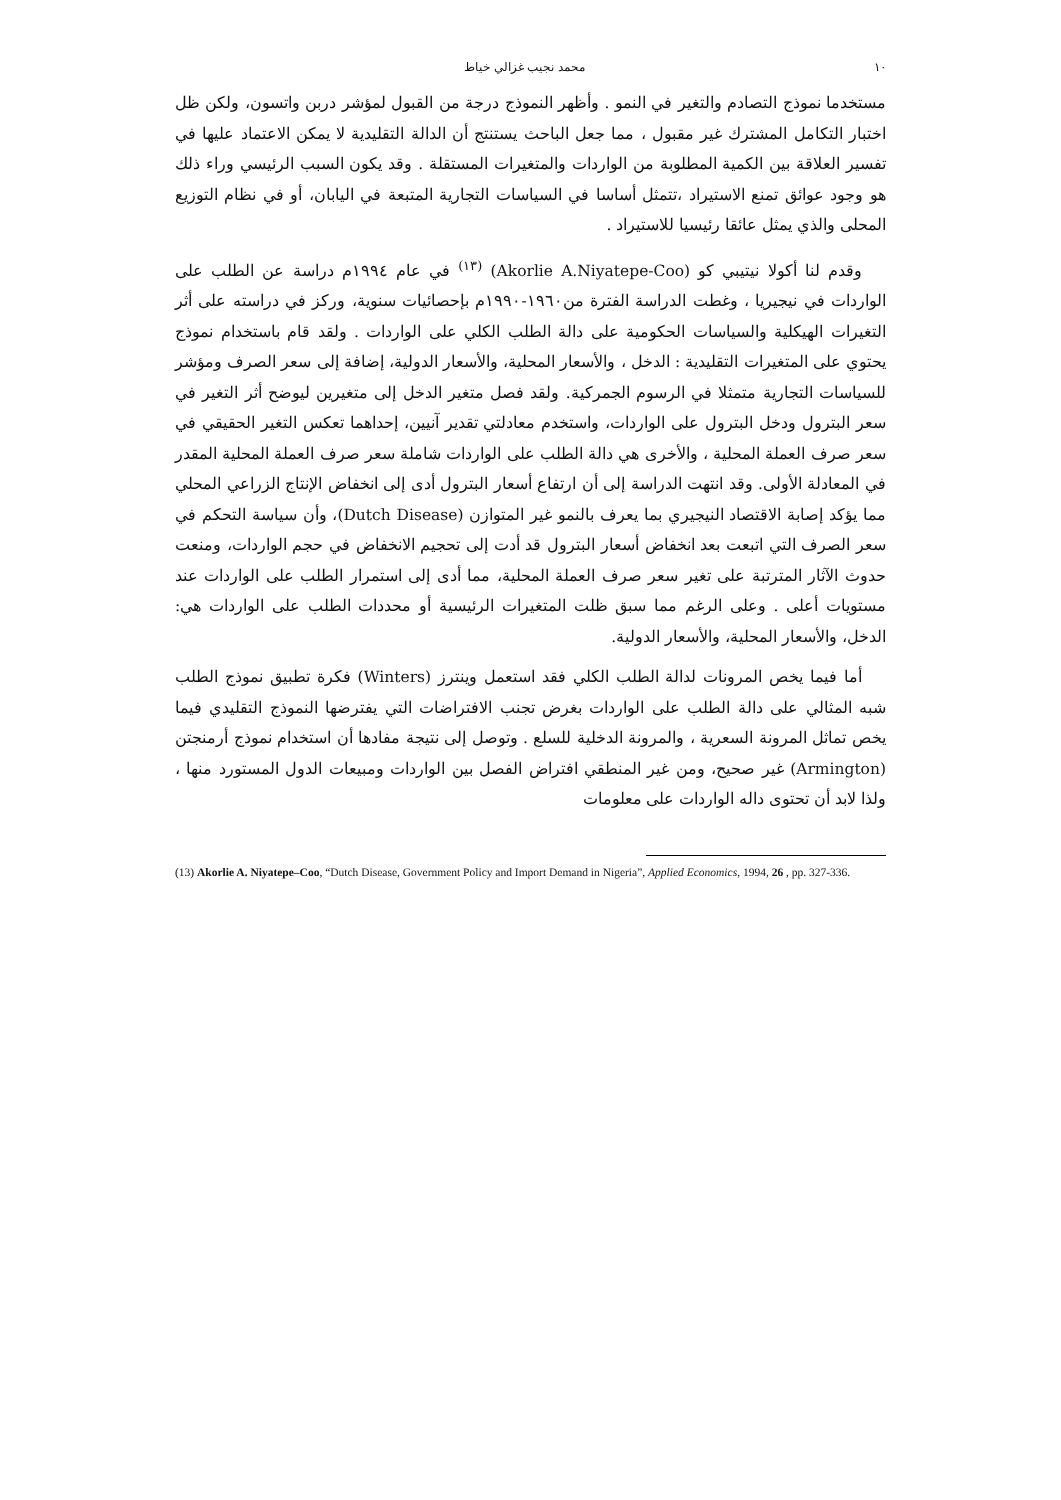١٠ محمد نجيب غزالي خياط
مستخدما نموذج التصادم والتغير في النمو . وأظهر النموذج درجة من القبول لمؤشر دربن واتسون، ولكن ظل اختبار التكامل المشترك غير مقبول ، مما جعل الباحث يستنتج أن الدالة التقليدية لا يمكن الاعتماد عليها في تفسير العلاقة بين الكمية المطلوبة من الواردات والمتغيرات المستقلة . وقد يكون السبب الرئيسي وراء ذلك هو وجود عوائق تمنع الاستيراد ،تتمثل أساسا في السياسات التجارية المتبعة في اليابان، أو في نظام التوزيع المحلى والذي يمثل عائقا رئيسيا للاستيراد .
وقدم لنا أكولا نيتيبي كو (Akorlie A.Niyatepe-Coo) <sup>(١٣)</sup> في عام ١٩٩٤م دراسة عن الطلب على الواردات في نيجيريا ، وغطت الدراسة الفترة من١٩٦٠-١٩٩٠م بإحصائيات سنوية، وركز في دراسته على أثر التغيرات الهيكلية والسياسات الحكومية على دالة الطلب الكلي على الواردات . ولقد قام باستخدام نموذج يحتوي على المتغيرات التقليدية : الدخل ، والأسعار المحلية، والأسعار الدولية، إضافة إلى سعر الصرف ومؤشر للسياسات التجارية متمثلا في الرسوم الجمركية. ولقد فصل متغير الدخل إلى متغيرين ليوضح أثر التغير في سعر البترول ودخل البترول على الواردات، واستخدم معادلتي تقدير آنيين، إحداهما تعكس التغير الحقيقي في سعر صرف العملة المحلية ، والأخرى هي دالة الطلب على الواردات شاملة سعر صرف العملة المحلية المقدر في المعادلة الأولى. وقد انتهت الدراسة إلى أن ارتفاع أسعار البترول أدى إلى انخفاض الإنتاج الزراعي المحلي مما يؤكد إصابة الاقتصاد النيجيري بما يعرف بالنمو غير المتوازن (Dutch Disease)، وأن سياسة التحكم في سعر الصرف التي اتبعت بعد انخفاض أسعار البترول قد أدت إلى تحجيم الانخفاض في حجم الواردات، ومنعت حدوث الآثار المترتبة على تغير سعر صرف العملة المحلية، مما أدى إلى استمرار الطلب على الواردات عند مستويات أعلى . وعلى الرغم مما سبق ظلت المتغيرات الرئيسية أو محددات الطلب على الواردات هي: الدخل، والأسعار المحلية، والأسعار الدولية.
أما فيما يخص المرونات لدالة الطلب الكلي فقد استعمل وينترز (Winters) فكرة تطبيق نموذج الطلب شبه المثالي على دالة الطلب على الواردات بغرض تجنب الافتراضات التي يفترضها النموذج التقليدي فيما يخص تماثل المرونة السعرية ، والمرونة الدخلية للسلع . وتوصل إلى نتيجة مفادها أن استخدام نموذج أرمنجتن (Armington) غير صحيح، ومن غير المنطقي افتراض الفصل بين الواردات ومبيعات الدول المستورد منها ، ولذا لابد أن تحتوى داله الواردات على معلومات
(13) Akorlie A. Niyatepe–Coo, “Dutch Disease, Government Policy and Import Demand in Nigeria”, Applied Economics, 1994, 26 , pp. 327-336.